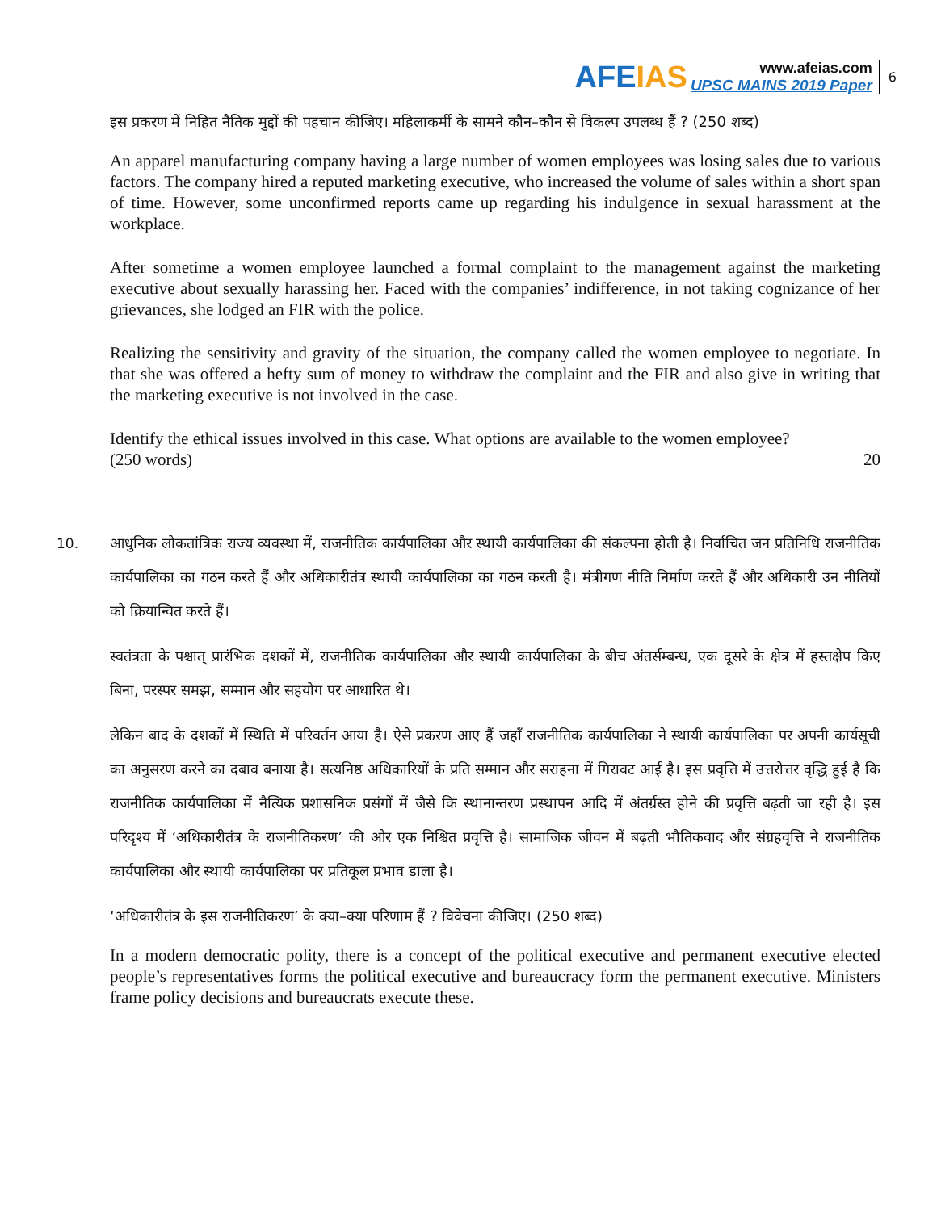AFEIAS
www.afeias.com
UPSC MAINS 2019 Paper
6
इस प्रकरण में निहित नैतिक मुद्दों की पहचान कीजिए। महिलाकर्मी के सामने कौन–कौन से विकल्प उपलब्ध हैं ? (250 शब्द)
An apparel manufacturing company having a large number of women employees was losing sales due to various factors. The company hired a reputed marketing executive, who increased the volume of sales within a short span of time. However, some unconfirmed reports came up regarding his indulgence in sexual harassment at the workplace.
After sometime a women employee launched a formal complaint to the management against the marketing executive about sexually harassing her. Faced with the companies’ indifference, in not taking cognizance of her grievances, she lodged an FIR with the police.
Realizing the sensitivity and gravity of the situation, the company called the women employee to negotiate. In that she was offered a hefty sum of money to withdraw the complaint and the FIR and also give in writing that the marketing executive is not involved in the case.
Identify the ethical issues involved in this case. What options are available to the women employee?
(250 words) 20
10.
आधुनिक लोकतांत्रिक राज्य व्यवस्था में, राजनीतिक कार्यपालिका और स्थायी कार्यपालिका की संकल्पना होती है। निर्वाचित जन प्रतिनिधि राजनीतिक कार्यपालिका का गठन करते हैं और अधिकारीतंत्र स्थायी कार्यपालिका का गठन करती है। मंत्रीगण नीति निर्माण करते हैं और अधिकारी उन नीतियों को क्रियान्वित करते हैं।
स्वतंत्रता के पश्चात् प्रारंभिक दशकों में, राजनीतिक कार्यपालिका और स्थायी कार्यपालिका के बीच अंतर्सम्बन्ध, एक दूसरे के क्षेत्र में हस्तक्षेप किए बिना, परस्पर समझ, सम्मान और सहयोग पर आधारित थे।
लेकिन बाद के दशकों में स्थिति में परिवर्तन आया है। ऐसे प्रकरण आए हैं जहाँ राजनीतिक कार्यपालिका ने स्थायी कार्यपालिका पर अपनी कार्यसूची का अनुसरण करने का दबाव बनाया है। सत्यनिष्ठ अधिकारियों के प्रति सम्मान और सराहना में गिरावट आई है। इस प्रवृत्ति में उत्तरोत्तर वृद्धि हुई है कि राजनीतिक कार्यपालिका में नैत्यिक प्रशासनिक प्रसंगों में जैसे कि स्थानान्तरण प्रस्थापन आदि में अंतर्ग्रस्त होने की प्रवृत्ति बढ़ती जा रही है। इस परिदृश्य में ‘अधिकारीतंत्र के राजनीतिकरण’ की ओर एक निश्चित प्रवृत्ति है। सामाजिक जीवन में बढ़ती भौतिकवाद और संग्रहवृत्ति ने राजनीतिक कार्यपालिका और स्थायी कार्यपालिका पर प्रतिकूल प्रभाव डाला है।
‘अधिकारीतंत्र के इस राजनीतिकरण’ के क्या–क्या परिणाम हैं ? विवेचना कीजिए। (250 शब्द)
In a modern democratic polity, there is a concept of the political executive and permanent executive elected people’s representatives forms the political executive and bureaucracy form the permanent executive. Ministers frame policy decisions and bureaucrats execute these.